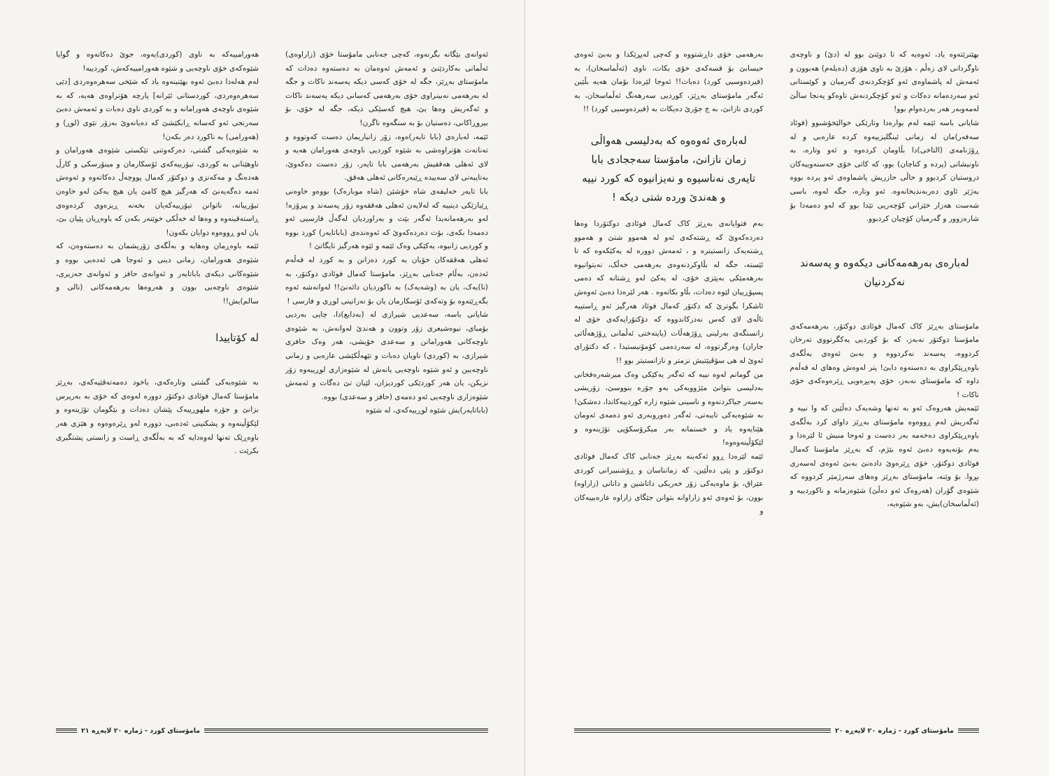بهێنرێتەوە یاد، ئەوەیە کە تا دوێنێ بوو لە (دێ) و ناوچەی ناوگردانی لای زەڵم ، هۆزێ بە ناوی هۆزی (دەیلەم) هەبوون و ئەمەش لە پاشماوەی ئەو کۆچکردنەی گەرمیان و کوێستانی ئەو سەردەمانە دەکات و ئەو کۆچکردنەش تاوەکو پەنجا ساڵێ لەمەوبەر هەر بەردەوام بوو!
شایانی باسە ئێمە لەم بوارەدا وتارێکی خوالێخۆشبوو (فوئاد سەفەر)مان لە زمانی ئینگلیزییەوە کردە عارەبی و لە ڕۆژنامەی (التاخی)دا بڵاومان کردەوە و ئەو وتارە، بە ناونیشانی (پردە و کناچان) بوو، کە کاتی خۆی حەسنەوییەکان دروستیان کردبوو و حاڵی حازریش پاشماوەی ئەو پردە بووە بەژێر ئاوی دەربەندیخانەوە. ئەو وتارە، جگە لەوە، باسی شەست هەزار خێزانی کۆچەریی تێدا بوو کە لەو دەمەدا بۆ شارەزوور و گەرمیان کۆچیان کردبوو.
لەبارەی بەرهەمەکانی دیکەوە و پەسەند نەکردنیان
مامۆستای بەڕێز کاک کەمال فوئادی دوکتۆر، بەرهەمەکەی مامۆستا دوکتۆر نەبەز، کە بۆ کوردیی یەکگرتووی تەرخان کردووە، پەسەند نەکردووە و بەبێ ئەوەی بەڵگەی باوەڕپێکراوی بە دەستەوە دابێ! پتر لەوەش وەهای لە قەڵەم داوە کە مامۆستای نەبەز، خۆی پەیڕەویی ڕێرەوەکەی خۆی ناکات !
ئێمەیش هەروەک ئەو بە تەنها وشەیەک دەڵێین کە وا نییە و ئەگەریش لەم ڕووەوە مامۆستای بەڕێز داوای کرد بەڵگەی باوەڕپێکراوی دەخەمە بەر دەست و ئەوجا منیش ئا لێرەدا و بەم بۆنەیەوە دەبێ ئەوە بێژم، کە بەڕێز مامۆستا کەمال فوئادی دوکتۆر، خۆی ڕێرەوێ دادەنێ بەبێ ئەوەی لەسەری بڕوا. بۆ وێنە، مامۆستای بەڕێز وەهای سەرژمێر کردووە کە شێوەی گۆران (هەروەک ئەو دەڵێ) شێوەزمانە و ناکوردییە و (ئەڵماسخان)یش، بەو شێوەیە،
بەرهەمی خۆی داڕشتووە و کەچی لەپڕێکدا و بەبێ ئەوەی حیسابێ بۆ قسەکەی خۆی بکات، ناوی (ئەڵماسخان)، بە (فیردەوسیی کورد) دەبات!! ئەوجا لێرەدا بۆمان هەیە بڵێین ئەگەر مامۆستای بەڕێز، کوردیی سەرهەنگ ئەڵماسخان، بە کوردی نازانێ، بە چ جۆرێ دەیکات بە (فیردەوسیی کورد) !!
لەبارەی ئەوەوە کە بەدلیسی هەواڵی زمان نازانێ، مامۆستا سەججادی بابا تایەری نەناسیوە و نەیزانیوە کە کورد نییە و هەندێ وردە شتی دیکە !
بەم فتوایانەی بەڕێز کاک کەمال فوئادی دوکتۆردا وەها دەردەکەوێ کە ڕشتەکەی ئەو لە هەموو شتێ و هەموو ڕشتەیەک زانستیترە و ، ئەمەش دوورە لە یەکێکەوە کە تا ئێستە، جگە لە بڵاوکردنەوەی بەرهەمی خەڵک، نەیتوانیوە بەرهەمێکی بەپێزی خۆی، لە یەکێ لەو ڕشتانە کە دەمی پسپۆڕییان لێوە دەدات، بڵاو بکاتەوە . هەر لێرەدا دەبێ ئەوەش ئاشکرا بگوترێ کە دکتۆر کەمال فوئاد هەرگیز ئەو ڕاستییە تاڵەی لای کەس نەدرکاندووە کە دۆکتۆرایەکەی خۆی لە زانستگەی بەرلینی ڕۆژهەڵات (پایتەختی ئەڵمانی ڕۆژهەڵاتی جاران) وەرگرتووە، لە سەردەمی کۆمۆنیستیدا ، کە دکتۆرای ئەوێ لە هی سۆڤیێتیش نزمتر و نازانستیتر بوو !!
من گومانم لەوە نییە کە ئەگەر یەکێکی وەک میرشەرەفخانی بەدلیسی بتوانێ مێژوویەکی بەو جۆرە بنووسێ، زۆریشی بەسەر جیاکردنەوە و ناسینی شێوە زارە کوردییەکاندا، دەشکێ! بە شێوەیەکی تایبەتی، ئەگەر دەوروبەری ئەو دەمەی ئەومان هێنایەوە یاد و خستمانە بەر میکرۆسکۆپی تۆژینەوە و لێکۆڵینەوەوە!
ئێمە لێرەدا ڕوو ئەکەینە بەڕێز جەنابی کاک کەمال فوئادی دوکتۆر و پێی دەڵێین، کە زمانناسان و ڕۆشنبیرانی کوردی عێراق، بۆ ماوەیەکی زۆر خەریکی داتاشین و دانانی (زاراوە) بوون، بۆ ئەوەی ئەو زاراوانە بتوانن جێگای زاراوە عارەبییەکان و
مامۆستای کورد - ژمارە ٢٠ لاپەڕە ٢٠
ئەوانەی بێگانە بگرنەوە، کەچی جەنابی مامۆستا خۆی (زاراوەی) ئەڵمانی بەکاردێنێ و ئەمەش ئەوەمان بە دەستەوە دەدات کە مامۆستای بەڕێز، جگە لە خۆی کەسی دیکە پەسەند ناکات و جگە لە بەرهەمی نەبینراوی خۆی بەرهەمی کەسانی دیکە پەسەند ناکات و ئەگەریش وەها بێ، هیچ کەسێکی دیکە، جگە لە خۆی، بۆ بیروڕاکانی، دەستیان بۆ بە سنگەوە ناگرن!
ئێمە، لەبارەی (بابا تایەر)ەوە، زۆر زانیاریمان دەست کەوتووە و تەنانەت هۆنراوەشی بە شێوە کوردیی ناوچەی هەورامان هەیە و لای ئەهلی هەققیش بەرهەمی بابا تایەر، زۆر دەست دەکەوێ، بەتایبەتی لای سەییدە ڕێبەرەکانی ئەهلی هەقق.
بابا تایەر خەلیفەی شاه خۆشێن (شاه موبارەک) بووەو خاوەنی ڕێبازێکی دینییە کە لەلایەن ئەهلی هەققەوە زۆر پەسەند و پیرۆزە! لەو بەرهەمانەیدا ئەگەر بێت و بەراوردیان لەگەڵ فارسیی ئەو دەمەدا بکەی، بۆت دەردەکەوێ کە ئەوەندەی (باباتایەر) کورد بووە و کوردیی زانیوە، یەکێکی وەک ئێمە و ئێوە هەرگیز نایگاتێ !
ئەهلی هەققەکان خۆیان بە کورد دەزانن و بە کورد لە قەڵەم ئەدەن، بەڵام جەنابی بەڕێز، مامۆستا کەمال فوئادی دوکتۆر، بە (نا)یەک، یان بە (وشەیەک) بە ناکوردیان دائەنێ!! لەوانەشە ئەوە بگەڕێتەوە بۆ وتەکەی ئۆسکارمان یان بۆ نەزانینی لوڕی و فارسی !
شایانی باسە، سەعدیی شیرازی لە (بەدایع)دا، چاپی بەردیی بۆمبای، نیوەشیعری زۆر وتوون و هەندێ لەوانەش، بە شێوەی ناوچەکانی هەورامانن و سەعدی خۆیشی، هەر وەک حافزی شیرازی، بە (کوردی) ناویان دەبات و تێهەڵکێشی عارەبی و زمانی ناوچەیین و ئەو شێوە ناوچەیی یانەش لە شێوەزاری لوڕییەوە زۆر نزیکن، یان هەر کوردێکی کوردیزان، لێیان تێ دەگات و ئەمەش شێوەزاری ناوچەیی ئەو دەمەی (حافز و سەعدی) بووە.
(باباتایەر)یش شێوە لوڕییەکەی، لە شێوە
هەورامییەکە بە ناوی (کوردی)یەوە، جوێ دەکاتەوە و گوایا شێوەکەی خۆی ناوچەیی و شێوە هەورامییەکەش، کوردییە!
لەم هەلەدا دەبێ ئەوە بهێنینەوە یاد کە شێخی سەهرەوەردی [دێی سەهرەوەردی، کوردستانی ئێرانە] پارچە هۆنراوەی هەیە، کە بە شێوەی ناوچەی هەورامانە و بە کوردی ناوی دەبات و ئەمەش دەبێ سەرنجی ئەو کەسانە ڕابکێشێ کە دەیانەوێ بەزۆر نێوی (لوڕ) و (هەورامی) بە ناکورد دەر بکەن!
بە شێوەیەکی گشتی، دەرکەوتنی تێکستی شێوەی هەورامان و ناوهێنانی بە کوردی، تیۆرییەکەی ئۆسکارمان و مینۆرسکی و کارڵ هەدەنگ و مەکەنزی و دوکتۆر کەمال پووچەڵ دەکاتەوە و ئەوەش ئەمە دەگەیەنێ کە هەرگیز هیچ کامێ یان هیچ یەکێ لەو خاوەن تیۆرییانە، ناتوانن تیۆرییەکەیان بخەنە ڕیزەوی کردەوەی ڕاستەقینەوە و وەها لە خەڵکی خوێنەر بکەن کە باوەڕیان پێیان بێ، یان لەو ڕووەوە دوایان بکەون!
ئێمە باوەڕمان وەهایە و بەڵگەی زۆریشمان بە دەستەوەن، کە شێوەی هەورامان، زمانی دینی و ئەوجا هی ئەدەبی بووە و شێوەکانی دیکەی باباتایەر و ئەوانەی حافز و ئەوانەی جەزیری، شێوەی ناوچەیی بوون و هەروەها بەرهەمەکانی (نالی و سالم)یش!!
لە کۆتاییدا
بە شێوەیەکی گشتی وتارەکەی، یاخود دەمەتەقێیەکەی، بەڕێز مامۆستا کەمال فوئادی دوکتۆر دوورە لەوەی کە خۆی بە بەرپرس بزانێ و جۆرە ملهوڕییەک پێشان دەدات و بێگومان تۆژینەوە و لێکۆڵینەوە و پشکنینی ئەدەبی، دوورە لەو ڕێرەوەوە و هێزی هەر باوەڕێک تەنها لەوەدایە کە بە بەڵگەی ڕاست و زانستی پشتگیری بکرێت .
مامۆستای کورد - ژمارە ٢٠ لاپەڕە ٢١